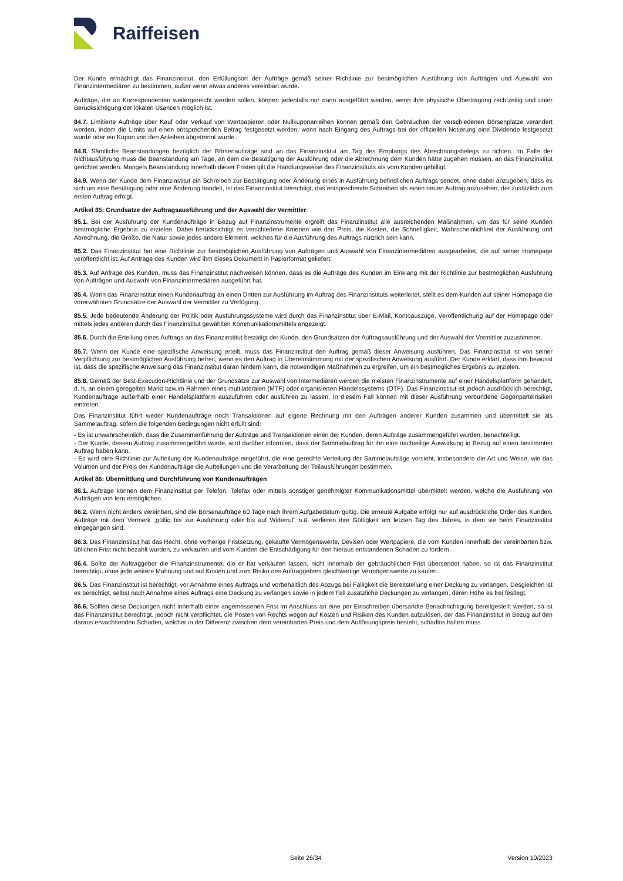Raiffeisen
Der Kunde ermächtigt das Finanzinstitut, den Erfüllungsort der Aufträge gemäß seiner Richtlinie zur bestmöglichen Ausführung von Aufträgen und Auswahl von Finanzintermediären zu bestimmen, außer wenn etwas anderes vereinbart wurde.
Aufträge, die an Korrespondenten weitergereicht werden sollen, können jedenfalls nur dann ausgeführt werden, wenn ihre physische Übertragung rechtzeitig und unter Berücksichtigung der lokalen Usancen möglich ist.
84.7. Limitierte Aufträge über Kauf oder Verkauf von Wertpapieren oder Nullkuponanleihen können gemäß den Gebräuchen der verschiedenen Börsenplätze verändert werden, indem die Limits auf einen entsprechenden Betrag festgesetzt werden, wenn nach Eingang des Auftrags bei der offiziellen Notierung eine Dividende festgesetzt wurde oder ein Kupon von den Anleihen abgetrennt wurde.
84.8. Sämtliche Beanstandungen bezüglich der Börsenaufträge sind an das Finanzinstitut am Tag des Empfangs des Abrechnungsbelegs zu richten. Im Falle der Nichtausführung muss die Beanstandung am Tage, an dem die Bestätigung der Ausführung oder die Abrechnung dem Kunden hätte zugehen müssen, an das Finanzinstitut gerichtet werden. Mangels Beanstandung innerhalb dieser Fristen gilt die Handlungsweise des Finanzinstituts als vom Kunden gebilligt.
84.9. Wenn der Kunde dem Finanzinstitut ein Schreiben zur Bestätigung oder Änderung eines in Ausführung befindlichen Auftrags sendet, ohne dabei anzugeben, dass es sich um eine Bestätigung oder eine Änderung handelt, ist das Finanzinstitut berechtigt, das entsprechende Schreiben als einen neuen Auftrag anzusehen, der zusätzlich zum ersten Auftrag erfolgt.
Artikel 85: Grundsätze der Auftragsausführung und der Auswahl der Vermittler
85.1. Bei der Ausführung der Kundenaufträge in Bezug auf Finanzinstrumente ergreift das Finanzinstitut alle ausreichenden Maßnahmen, um das für seine Kunden bestmögliche Ergebnis zu erzielen. Dabei berücksichtigt es verschiedene Kriterien wie den Preis, die Kosten, die Schnelligkeit, Wahrscheinlichkeit der Ausführung und Abrechnung, die Größe, die Natur sowie jedes andere Element, welches für die Ausführung des Auftrags nützlich sein kann.
85.2. Das Finanzinstitut hat eine Richtlinie zur bestmöglichen Ausführung von Aufträgen und Auswahl von Finanzintermediären ausgearbeitet, die auf seiner Homepage veröffentlicht ist. Auf Anfrage des Kunden wird ihm dieses Dokument in Papierformat geliefert.
85.3. Auf Anfrage des Kunden, muss das Finanzinstitut nachweisen können, dass es die Aufträge des Kunden im Einklang mit der Richtlinie zur bestmöglichen Ausführung von Aufträgen und Auswahl von Finanzintermediären ausgeführt hat.
85.4. Wenn das Finanzinstitut einen Kundenauftrag an einen Dritten zur Ausführung im Auftrag des Finanzinstituts weiterleitet, stellt es dem Kunden auf seiner Homepage die vorerwähnten Grundsätze der Auswahl der Vermittler zu Verfügung.
85.5. Jede bedeutende Änderung der Politik oder Ausführungssysteme wird durch das Finanzinstitut über E-Mail, Kontoauszüge, Veröffentlichung auf der Homepage oder mittels jedes anderen durch das Finanzinstitut gewählten Kommunikationsmittels angezeigt.
85.6. Durch die Erteilung eines Auftrags an das Finanzinstitut bestätigt der Kunde, den Grundsätzen der Auftragsausführung und der Auswahl der Vermittler zuzustimmen.
85.7. Wenn der Kunde eine spezifische Anweisung erteilt, muss das Finanzinstitut den Auftrag gemäß dieser Anweisung ausführen. Das Finanzinstitut ist von seiner Verpflichtung zur bestmöglichen Ausführung befreit, wenn es den Auftrag in Übereinstimmung mit der spezifischen Anweisung ausführt. Der Kunde erklärt, dass ihm bewusst ist, dass die spezifische Anweisung das Finanzinstitut daran hindern kann, die notwendigen Maßnahmen zu ergreifen, um ein bestmögliches Ergebnis zu erzielen.
85.8. Gemäß der Best-Execution-Richtlinie und der Grundsätze zur Auswahl von Intermediären werden die meisten Finanzinstrumente auf einer Handelsplattform gehandelt, d. h. an einem geregelten Markt bzw.im Rahmen eines multilateralen (MTF) oder organisierten Handelssystems (OTF). Das Finanzinstitut ist jedoch ausdrücklich berechtigt, Kundenaufträge außerhalb einer Handelsplattform auszuführen oder ausführen zu lassen. In diesem Fall können mit dieser Ausführung verbundene Gegenparteirisiken eintreten.
Das Finanzinstitut führt weder Kundenaufträge noch Transaktionen auf eigene Rechnung mit den Aufträgen anderer Kunden zusammen und übermittelt sie als Sammelauftrag, sofern die folgenden Bedingungen nicht erfüllt sind:
- Es ist unwahrscheinlich, dass die Zusammenführung der Aufträge und Transaktionen einen der Kunden, deren Aufträge zusammengeführt wurden, benachteiligt.
- Der Kunde, dessen Auftrag zusammengeführt wurde, wird darüber informiert, dass der Sammelauftrag für ihn eine nachteilige Auswirkung in Bezug auf einen bestimmten Auftrag haben kann.
- Es wird eine Richtlinie zur Aufteilung der Kundenaufträge eingeführt, die eine gerechte Verteilung der Sammelaufträge vorsieht, insbesondere die Art und Weise, wie das Volumen und der Preis der Kundenaufträge die Aufteilungen und die Verarbeitung der Teilausführungen bestimmen.
Artikel 86: Übermittlung und Durchführung von Kundenaufträgen
86.1. Aufträge können dem Finanzinstitut per Telefon, Telefax oder mittels sonstiger genehmigter Kommunikationsmittel übermittelt werden, welche die Ausführung von Aufträgen von fern ermöglichen.
86.2. Wenn nicht anders vereinbart, sind die Börsenaufträge 60 Tage nach ihrem Aufgabedatum gültig. Die erneute Aufgabe erfolgt nur auf ausdrückliche Order des Kunden. Aufträge mit dem Vermerk „gültig bis zur Ausführung oder bis auf Widerruf“ o.ä. verlieren ihre Gültigkeit am letzten Tag des Jahres, in dem sie beim Finanzinstitut eingegangen sind.
86.3. Das Finanzinstitut hat das Recht, ohne vorherige Fristsetzung, gekaufte Vermögenswerte, Devisen oder Wertpapiere, die vom Kunden innerhalb der vereinbarten bzw. üblichen Frist nicht bezahlt wurden, zu verkaufen und vom Kunden die Entschädigung für den hieraus entstandenen Schaden zu fordern.
86.4. Sollte der Auftraggeber die Finanzinstrumente, die er hat verkaufen lassen, nicht innerhalb der gebräuchlichen Frist übersendet haben, so ist das Finanzinstitut berechtigt, ohne jede weitere Mahnung und auf Kosten und zum Risiko des Auftraggebers gleichwertige Vermögenswerte zu kaufen.
86.5. Das Finanzinstitut ist berechtigt, vor Annahme eines Auftrags und vorbehaltlich des Abzugs bei Fälligkeit die Bereitstellung einer Deckung zu verlangen. Desgleichen ist es berechtigt, selbst nach Annahme eines Auftrags eine Deckung zu verlangen sowie in jedem Fall zusätzliche Deckungen zu verlangen, deren Höhe es frei festlegt.
86.6. Sollten diese Deckungen nicht innerhalb einer angemessenen Frist im Anschluss an eine per Einschreiben übersandte Benachrichtigung bereitgestellt werden, so ist das Finanzinstitut berechtigt, jedoch nicht verpflichtet, die Posten von Rechts wegen auf Kosten und Risiken des Kunden aufzulösen, der das Finanzinstitut in Bezug auf den daraus erwachsenden Schaden, welcher in der Differenz zwischen dem vereinbarten Preis und dem Auflösungspreis besteht, schadlos halten muss.
Seite 26/34 Version 10/2023